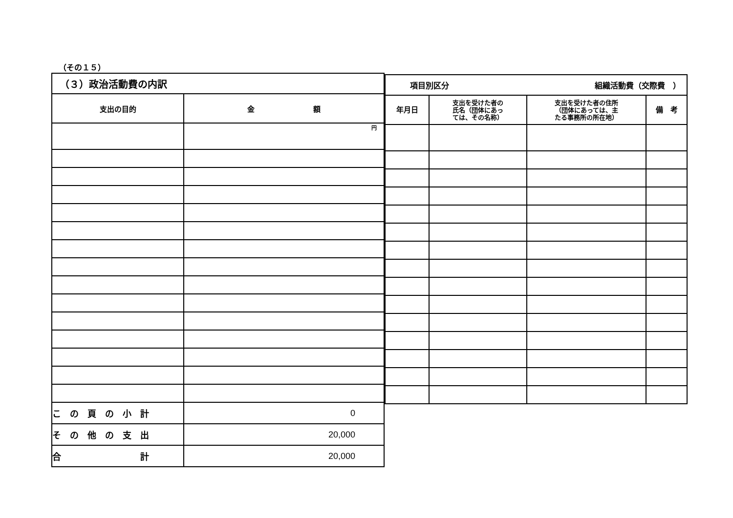（その１５）
| （３）政治活動費の内訳 | |
| 支出の目的 | 金 額 |
| | 円 |
| こ の 頁 の 小 計 | 0 |
| そ の 他 の 支 出 | 20,000 |
| 合 計 | 20,000 |
| 項目別区分 組織活動費（交際費 ） | | | |
| 年月日 | 支出を受けた者の 氏名（団体にあっ ては、その名称） | 支出を受けた者の住所 （団体にあっては、主 たる事務所の所在地） | 備 考 |